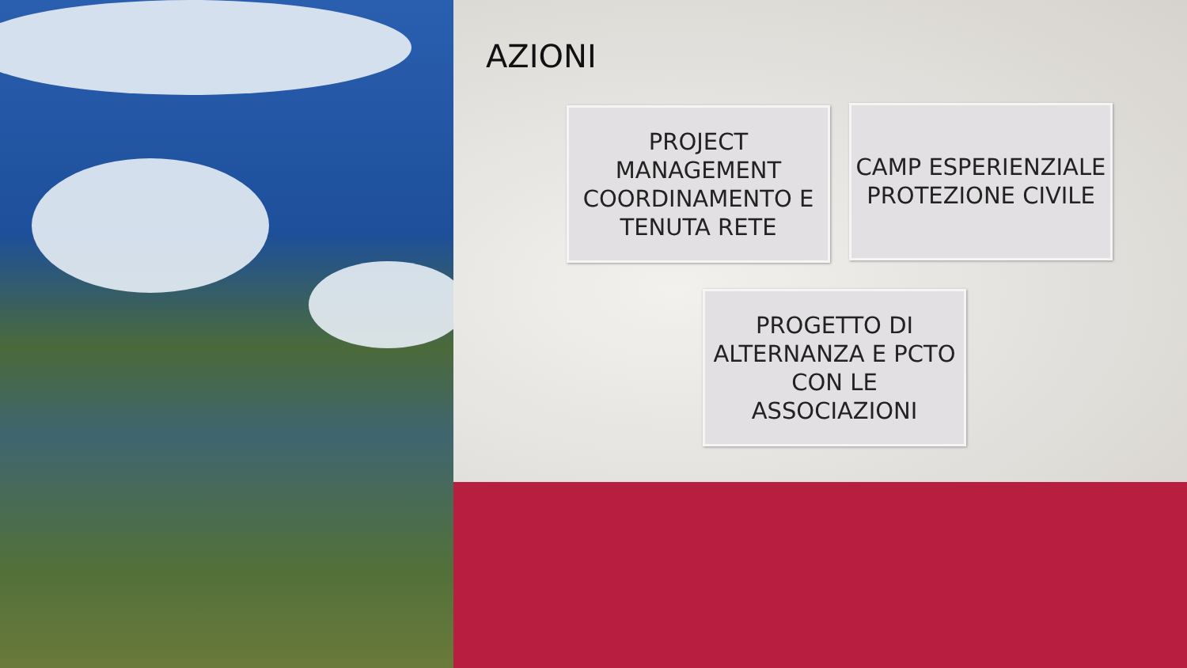AZIONI
PROJECT MANAGEMENT COORDINAMENTO E TENUTA RETE
CAMP ESPERIENZIALE PROTEZIONE CIVILE
PROGETTO DI ALTERNANZA E PCTO CON LE ASSOCIAZIONI